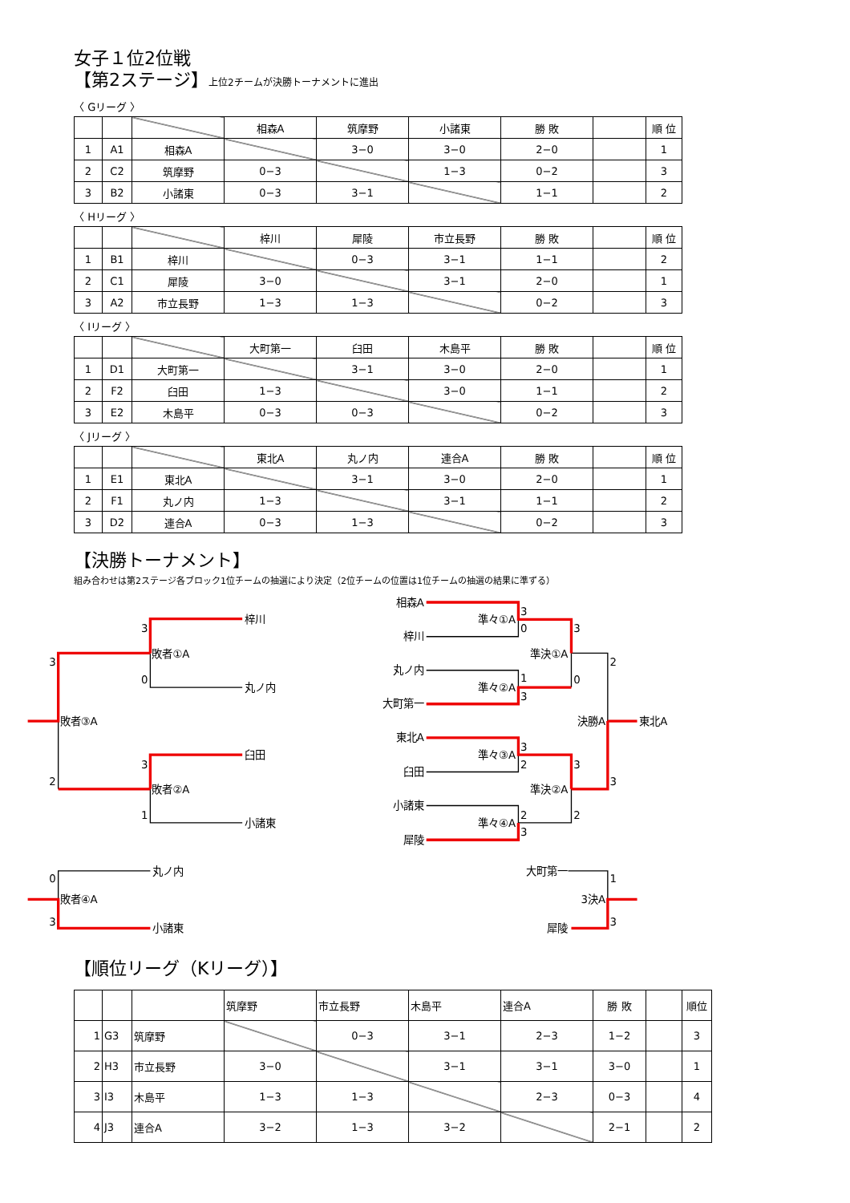女子１位2位戦
【第2ステージ】上位2チームが決勝トーナメントに進出
〈 Gリーグ 〉
| | | | 相森A | 筑摩野 | 小諸東 | 勝 敗 | | 順 位 |
| --- | --- | --- | --- | --- | --- | --- | --- | --- |
| 1 | A1 | 相森A | | 3−0 | 3−0 | 2−0 | | 1 |
| 2 | C2 | 筑摩野 | 0−3 | | 1−3 | 0−2 | | 3 |
| 3 | B2 | 小諸東 | 0−3 | 3−1 | | 1−1 | | 2 |
〈 Hリーグ 〉
| | | | 梓川 | 犀陵 | 市立長野 | 勝 敗 | | 順 位 |
| --- | --- | --- | --- | --- | --- | --- | --- | --- |
| 1 | B1 | 梓川 | | 0−3 | 3−1 | 1−1 | | 2 |
| 2 | C1 | 犀陵 | 3−0 | | 3−1 | 2−0 | | 1 |
| 3 | A2 | 市立長野 | 1−3 | 1−3 | | 0−2 | | 3 |
〈 Iリーグ 〉
| | | | 大町第一 | 臼田 | 木島平 | 勝 敗 | | 順 位 |
| --- | --- | --- | --- | --- | --- | --- | --- | --- |
| 1 | D1 | 大町第一 | | 3−1 | 3−0 | 2−0 | | 1 |
| 2 | F2 | 臼田 | 1−3 | | 3−0 | 1−1 | | 2 |
| 3 | E2 | 木島平 | 0−3 | 0−3 | | 0−2 | | 3 |
〈 Jリーグ 〉
| | | | 東北A | 丸ノ内 | 連合A | 勝 敗 | | 順 位 |
| --- | --- | --- | --- | --- | --- | --- | --- | --- |
| 1 | E1 | 東北A | | 3−1 | 3−0 | 2−0 | | 1 |
| 2 | F1 | 丸ノ内 | 1−3 | | 3−1 | 1−1 | | 2 |
| 3 | D2 | 連合A | 0−3 | 1−3 | | 0−2 | | 3 |
【決勝トーナメント】
組み合わせは第2ステージ各ブロック1位チームの抽選により決定（2位チームの位置は1位チームの抽選の結果に準ずる）
梓川
丸ノ内
敗者①A
3
0
臼田
小諸東
敗者②A
3
1
敗者③A
3
2
相森A
梓川
丸ノ内
大町第一
東北A
臼田
小諸東
犀陵
準々①A
準々②A
準々③A
準々④A
準決①A
準決②A
決勝A
東北A
3
0
1
3
3
2
2
3
3
0
3
2
2
3
丸ノ内
小諸東
敗者④A
0
3
大町第一
犀陵
3決A
1
3
【順位リーグ（Kリーグ）】
| | | | 筑摩野 | 市立長野 | 木島平 | 連合A | 勝 敗 | | 順位 |
| --- | --- | --- | --- | --- | --- | --- | --- | --- | --- |
| 1 | G3 | 筑摩野 | | 0−3 | 3−1 | 2−3 | 1−2 | | 3 |
| 2 | H3 | 市立長野 | 3−0 | | 3−1 | 3−1 | 3−0 | | 1 |
| 3 | I3 | 木島平 | 1−3 | 1−3 | | 2−3 | 0−3 | | 4 |
| 4 | J3 | 連合A | 3−2 | 1−3 | 3−2 | | 2−1 | | 2 |